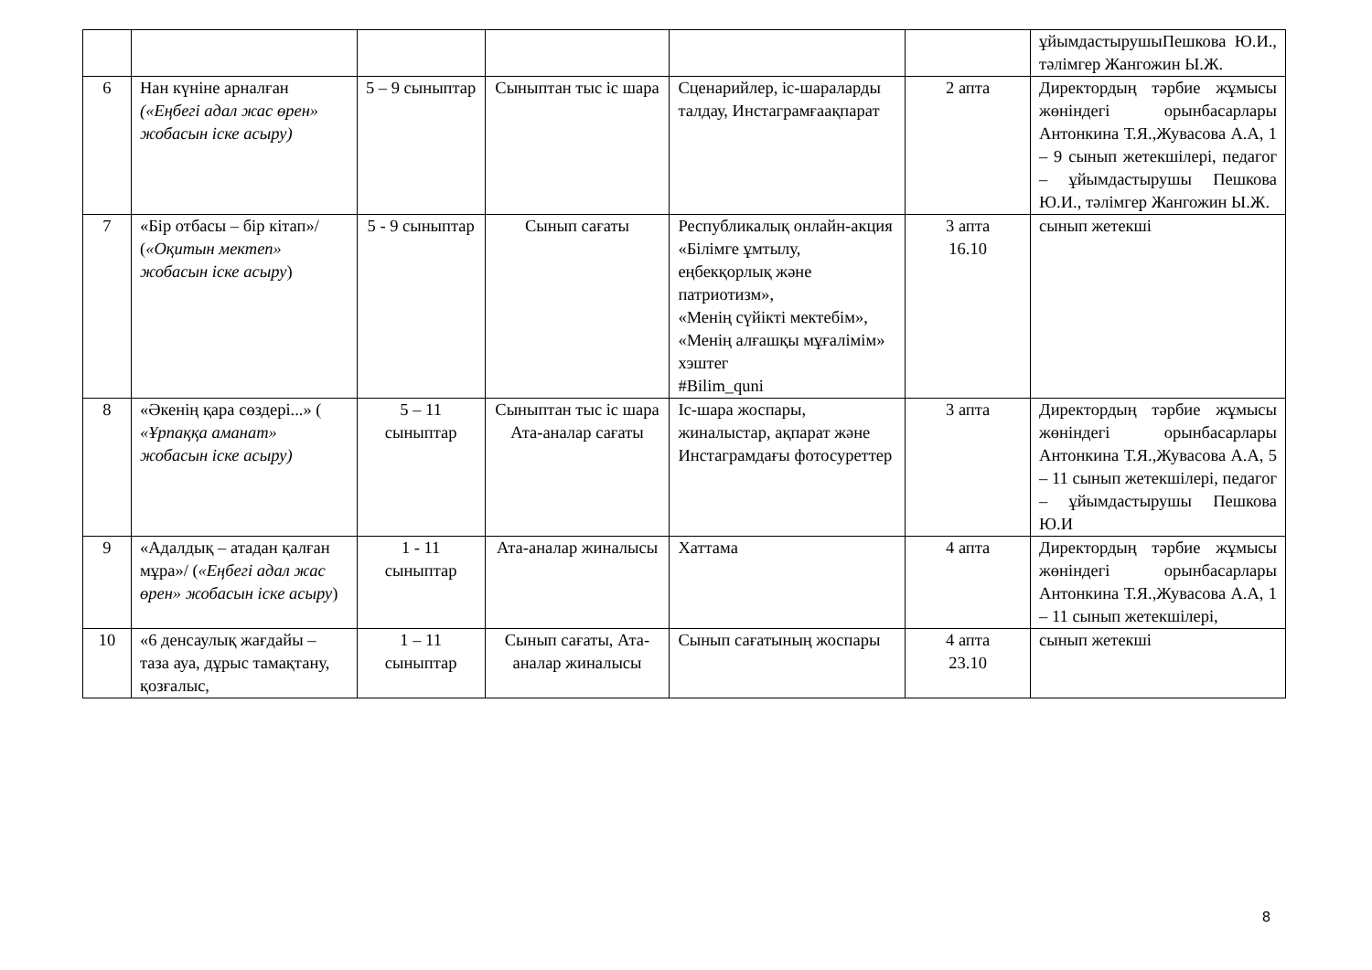| | | | | | | ұйымдастырушыПешкова Ю.И., тәлімгер Жангожин Ы.Ж. |
| 6 | Нан күніне арналған («Еңбегі адал жас өрен» жобасын іске асыру) | 5 – 9 сыныптар | Сыныптан тыс іс шара | Сценарийлер, іс-шараларды талдау, Инстаграмғаақпарат | 2 апта | Директордың тәрбие жұмысы жөніндегі орынбасарлары Антонкина Т.Я.,Жувасова А.А, 1 – 9 сынып жетекшілері, педагог – ұйымдастырушы Пешкова Ю.И., тәлімгер Жангожин Ы.Ж. |
| 7 | «Бір отбасы – бір кітап»/ ( «Оқитын мектеп» жобасын іске асыру ) | 5 - 9 сыныптар | Сынып сағаты | Республикалық онлайн-акция «Білімге ұмтылу, еңбекқорлық және патриотизм», «Менің сүйікті мектебім», «Менің алғашқы мұғалімім» хэштег #Bilim_quni | 3 апта 16.10 | сынып жетекші |
| 8 | «Әкенің қара сөздері...» ( «Ұрпаққа аманат» жобасын іске асыру) | 5 – 11 сыныптар | Сыныптан тыс іс шара Ата-аналар сағаты | Іс-шара жоспары, жиналыстар, ақпарат және Инстаграмдағы фотосуреттер | 3 апта | Директордың тәрбие жұмысы жөніндегі орынбасарлары Антонкина Т.Я.,Жувасова А.А, 5 – 11 сынып жетекшілері, педагог – ұйымдастырушы Пешкова Ю.И |
| 9 | «Адалдық – атадан қалған мұра»/ ( «Еңбегі адал жас өрен» жобасын іске асыру ) | 1 - 11 сыныптар | Ата-аналар жиналысы | Хаттама | 4 апта | Директордың тәрбие жұмысы жөніндегі орынбасарлары Антонкина Т.Я.,Жувасова А.А, 1 – 11 сынып жетекшілері, |
| 10 | «6 денсаулық жағдайы – таза ауа, дұрыс тамақтану, қозғалыс, | 1 – 11 сыныптар | Сынып сағаты, Ата-аналар жиналысы | Сынып сағатының жоспары | 4 апта 23.10 | сынып жетекші |
8